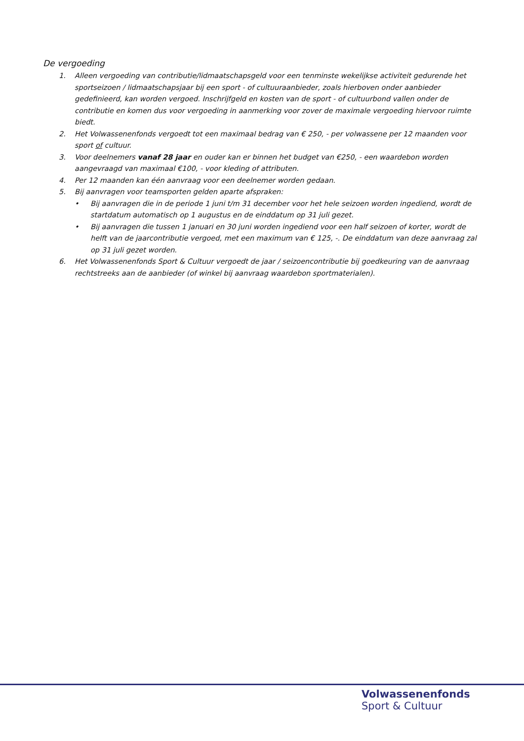De vergoeding
1. Alleen vergoeding van contributie/lidmaatschapsgeld voor een tenminste wekelijkse activiteit gedurende het sportseizoen / lidmaatschapsjaar bij een sport - of cultuuraanbieder, zoals hierboven onder aanbieder gedefinieerd, kan worden vergoed. Inschrijfgeld en kosten van de sport - of cultuurbond vallen onder de contributie en komen dus voor vergoeding in aanmerking voor zover de maximale vergoeding hiervoor ruimte biedt.
2. Het Volwassenenfonds vergoedt tot een maximaal bedrag van € 250, - per volwassene per 12 maanden voor sport of cultuur.
3. Voor deelnemers vanaf 28 jaar en ouder kan er binnen het budget van €250, - een waardebon worden aangevraagd van maximaal €100, - voor kleding of attributen.
4. Per 12 maanden kan één aanvraag voor een deelnemer worden gedaan.
5. Bij aanvragen voor teamsporten gelden aparte afspraken:
• Bij aanvragen die in de periode 1 juni t/m 31 december voor het hele seizoen worden ingediend, wordt de startdatum automatisch op 1 augustus en de einddatum op 31 juli gezet.
• Bij aanvragen die tussen 1 januari en 30 juni worden ingediend voor een half seizoen of korter, wordt de helft van de jaarcontributie vergoed, met een maximum van € 125, -. De einddatum van deze aanvraag zal op 31 juli gezet worden.
6. Het Volwassenenfonds Sport & Cultuur vergoedt de jaar / seizoencontributie bij goedkeuring van de aanvraag rechtstreeks aan de aanbieder (of winkel bij aanvraag waardebon sportmaterialen).
Volwassenenfonds
Sport & Cultuur